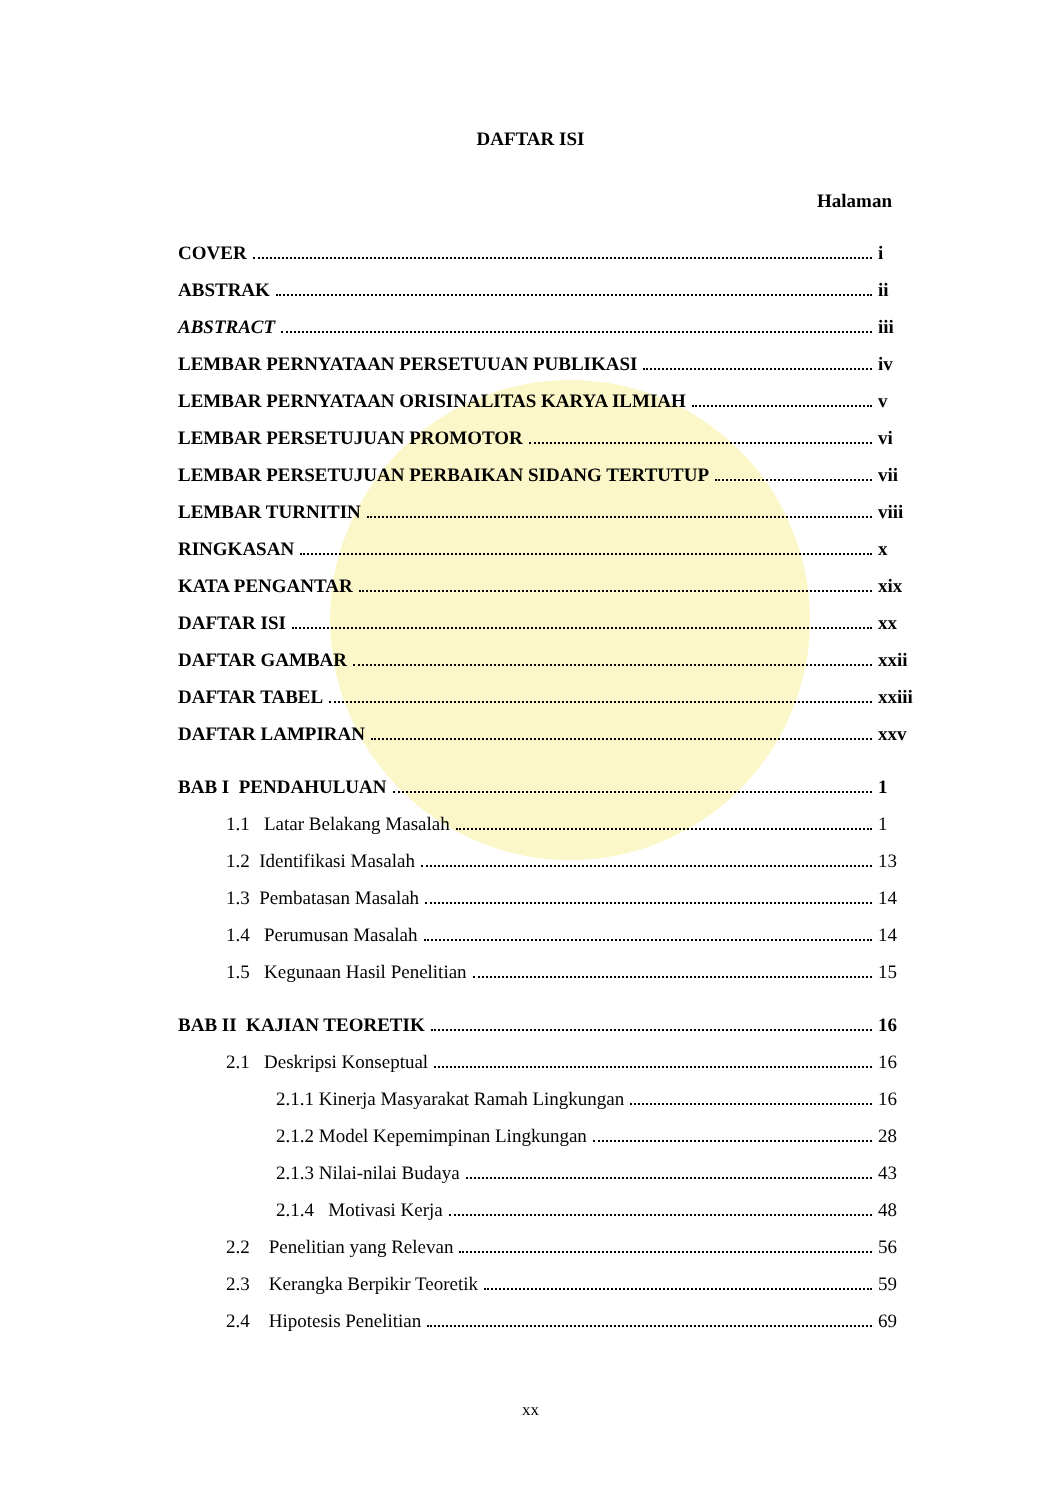DAFTAR ISI
Halaman
COVER i
ABSTRAK ii
ABSTRACT iii
LEMBAR PERNYATAAN PERSETUUAN PUBLIKASI iv
LEMBAR PERNYATAAN ORISINALITAS KARYA ILMIAH v
LEMBAR PERSETUJUAN PROMOTOR vi
LEMBAR PERSETUJUAN PERBAIKAN SIDANG TERTUTUP vii
LEMBAR TURNITIN viii
RINGKASAN x
KATA PENGANTAR xix
DAFTAR ISI xx
DAFTAR GAMBAR xxii
DAFTAR TABEL xxiii
DAFTAR LAMPIRAN xxv
BAB I PENDAHULUAN 1
1.1 Latar Belakang Masalah 1
1.2 Identifikasi Masalah 13
1.3 Pembatasan Masalah 14
1.4 Perumusan Masalah 14
1.5 Kegunaan Hasil Penelitian 15
BAB II KAJIAN TEORETIK 16
2.1 Deskripsi Konseptual 16
2.1.1 Kinerja Masyarakat Ramah Lingkungan 16
2.1.2 Model Kepemimpinan Lingkungan 28
2.1.3 Nilai-nilai Budaya 43
2.1.4 Motivasi Kerja 48
2.2 Penelitian yang Relevan 56
2.3 Kerangka Berpikir Teoretik 59
2.4 Hipotesis Penelitian 69
xx